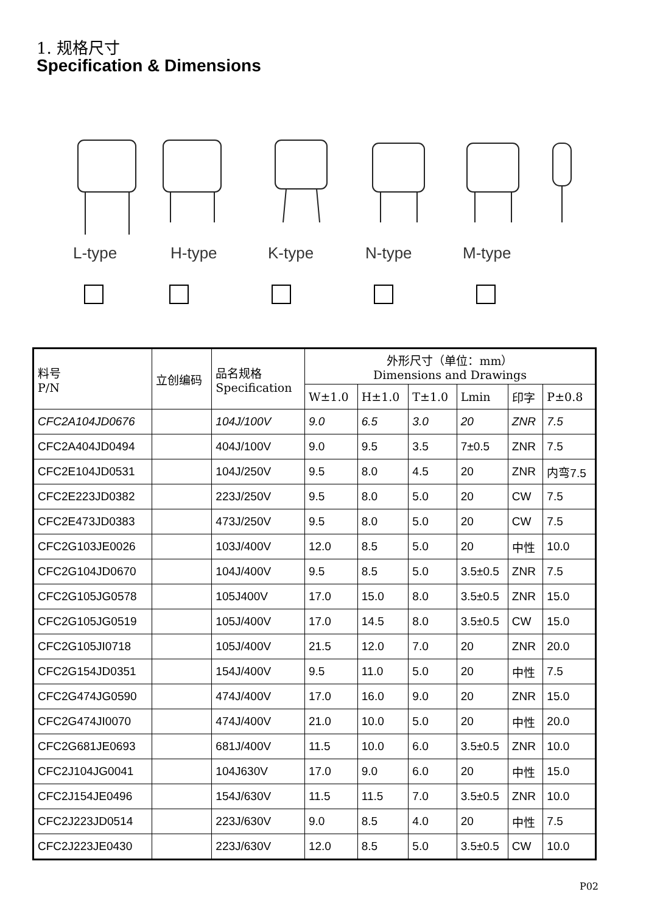1. 规格尺寸
Specification & Dimensions
L-type H-type K-type N-type M-type
| 料号 P/N | 立创编码 | 品名规格 Specification | 外形尺寸（单位：mm） Dimensions and Drawings | | | | | |
| --- | --- | --- | --- | --- | --- | --- | --- | --- |
| | | | W±1.0 | H±1.0 | T±1.0 | Lmin | 印字 | P±0.8 |
| CFC2A104JD0676 | | 104J/100V | 9.0 | 6.5 | 3.0 | 20 | ZNR | 7.5 |
| CFC2A404JD0494 | | 404J/100V | 9.0 | 9.5 | 3.5 | 7±0.5 | ZNR | 7.5 |
| CFC2E104JD0531 | | 104J/250V | 9.5 | 8.0 | 4.5 | 20 | ZNR | 内弯7.5 |
| CFC2E223JD0382 | | 223J/250V | 9.5 | 8.0 | 5.0 | 20 | CW | 7.5 |
| CFC2E473JD0383 | | 473J/250V | 9.5 | 8.0 | 5.0 | 20 | CW | 7.5 |
| CFC2G103JE0026 | | 103J/400V | 12.0 | 8.5 | 5.0 | 20 | 中性 | 10.0 |
| CFC2G104JD0670 | | 104J/400V | 9.5 | 8.5 | 5.0 | 3.5±0.5 | ZNR | 7.5 |
| CFC2G105JG0578 | | 105J400V | 17.0 | 15.0 | 8.0 | 3.5±0.5 | ZNR | 15.0 |
| CFC2G105JG0519 | | 105J/400V | 17.0 | 14.5 | 8.0 | 3.5±0.5 | CW | 15.0 |
| CFC2G105JI0718 | | 105J/400V | 21.5 | 12.0 | 7.0 | 20 | ZNR | 20.0 |
| CFC2G154JD0351 | | 154J/400V | 9.5 | 11.0 | 5.0 | 20 | 中性 | 7.5 |
| CFC2G474JG0590 | | 474J/400V | 17.0 | 16.0 | 9.0 | 20 | ZNR | 15.0 |
| CFC2G474JI0070 | | 474J/400V | 21.0 | 10.0 | 5.0 | 20 | 中性 | 20.0 |
| CFC2G681JE0693 | | 681J/400V | 11.5 | 10.0 | 6.0 | 3.5±0.5 | ZNR | 10.0 |
| CFC2J104JG0041 | | 104J630V | 17.0 | 9.0 | 6.0 | 20 | 中性 | 15.0 |
| CFC2J154JE0496 | | 154J/630V | 11.5 | 11.5 | 7.0 | 3.5±0.5 | ZNR | 10.0 |
| CFC2J223JD0514 | | 223J/630V | 9.0 | 8.5 | 4.0 | 20 | 中性 | 7.5 |
| CFC2J223JE0430 | | 223J/630V | 12.0 | 8.5 | 5.0 | 3.5±0.5 | CW | 10.0 |
P02